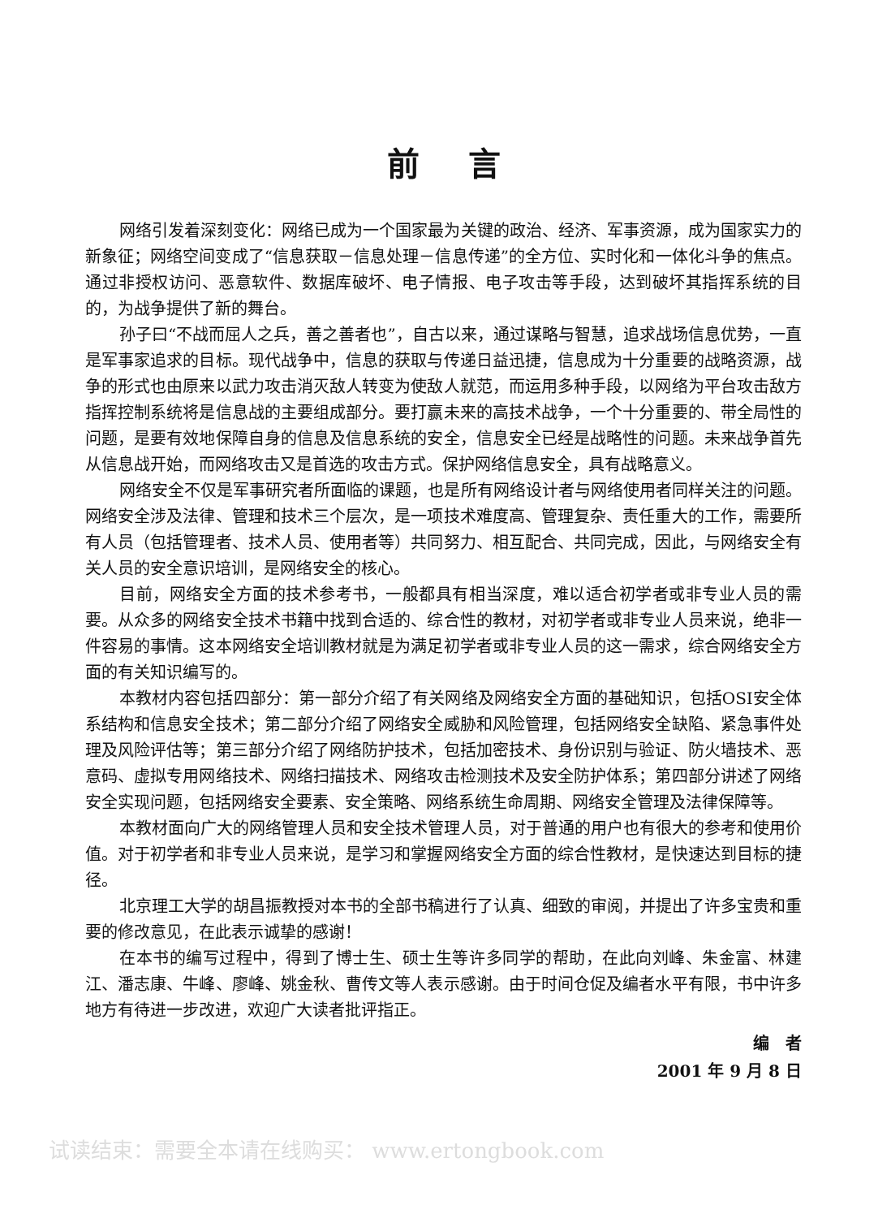前言
网络引发着深刻变化：网络已成为一个国家最为关键的政治、经济、军事资源，成为国家实力的新象征；网络空间变成了“信息获取－信息处理－信息传递”的全方位、实时化和一体化斗争的焦点。通过非授权访问、恶意软件、数据库破坏、电子情报、电子攻击等手段，达到破坏其指挥系统的目的，为战争提供了新的舞台。
孙子曰“不战而屈人之兵，善之善者也”，自古以来，通过谋略与智慧，追求战场信息优势，一直是军事家追求的目标。现代战争中，信息的获取与传递日益迅捷，信息成为十分重要的战略资源，战争的形式也由原来以武力攻击消灭敌人转变为使敌人就范，而运用多种手段，以网络为平台攻击敌方指挥控制系统将是信息战的主要组成部分。要打赢未来的高技术战争，一个十分重要的、带全局性的问题，是要有效地保障自身的信息及信息系统的安全，信息安全已经是战略性的问题。未来战争首先从信息战开始，而网络攻击又是首选的攻击方式。保护网络信息安全，具有战略意义。
网络安全不仅是军事研究者所面临的课题，也是所有网络设计者与网络使用者同样关注的问题。网络安全涉及法律、管理和技术三个层次，是一项技术难度高、管理复杂、责任重大的工作，需要所有人员（包括管理者、技术人员、使用者等）共同努力、相互配合、共同完成，因此，与网络安全有关人员的安全意识培训，是网络安全的核心。
目前，网络安全方面的技术参考书，一般都具有相当深度，难以适合初学者或非专业人员的需要。从众多的网络安全技术书籍中找到合适的、综合性的教材，对初学者或非专业人员来说，绝非一件容易的事情。这本网络安全培训教材就是为满足初学者或非专业人员的这一需求，综合网络安全方面的有关知识编写的。
本教材内容包括四部分：第一部分介绍了有关网络及网络安全方面的基础知识，包括OSI安全体系结构和信息安全技术；第二部分介绍了网络安全威胁和风险管理，包括网络安全缺陷、紧急事件处理及风险评估等；第三部分介绍了网络防护技术，包括加密技术、身份识别与验证、防火墙技术、恶意码、虚拟专用网络技术、网络扫描技术、网络攻击检测技术及安全防护体系；第四部分讲述了网络安全实现问题，包括网络安全要素、安全策略、网络系统生命周期、网络安全管理及法律保障等。
本教材面向广大的网络管理人员和安全技术管理人员，对于普通的用户也有很大的参考和使用价值。对于初学者和非专业人员来说，是学习和掌握网络安全方面的综合性教材，是快速达到目标的捷径。
北京理工大学的胡昌振教授对本书的全部书稿进行了认真、细致的审阅，并提出了许多宝贵和重要的修改意见，在此表示诚挚的感谢！
在本书的编写过程中，得到了博士生、硕士生等许多同学的帮助，在此向刘峰、朱金富、林建江、潘志康、牛峰、廖峰、姚金秋、曹传文等人表示感谢。由于时间仓促及编者水平有限，书中许多地方有待进一步改进，欢迎广大读者批评指正。
编　者
2001 年 9 月 8 日
试读结束：需要全本请在线购买： www.ertongbook.com